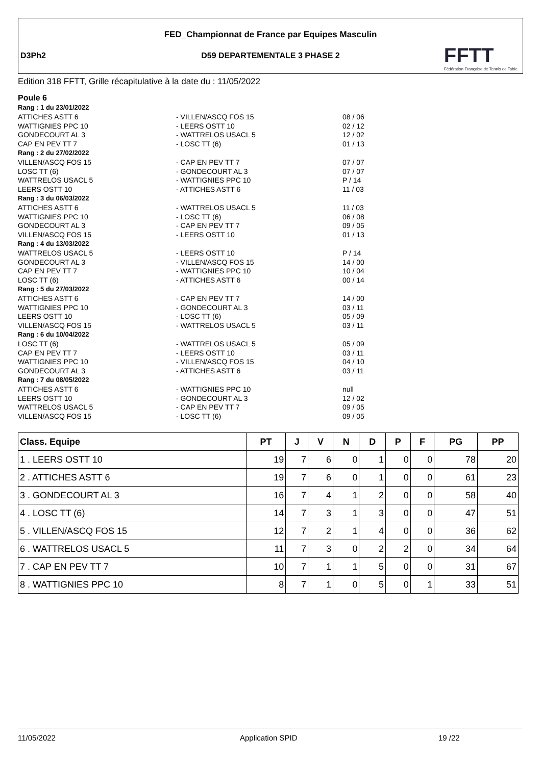FED_Championnat de France par Equipes Masculin
D3Ph2
D59 DEPARTEMENTALE 3 PHASE 2
FFTT
Fédération Française de Tennis de Table
Edition 318 FFTT, Grille récapitulative à la date du : 11/05/2022
Poule 6
Rang : 1 du 23/01/2022
ATTICHES ASTT 6 - VILLEN/ASCQ FOS 15 08 / 06
WATTIGNIES PPC 10 - LEERS OSTT 10 02 / 12
GONDECOURT AL 3 - WATTRELOS USACL 5 12 / 02
CAP EN PEV TT 7 - LOSC TT (6) 01 / 13
Rang : 2 du 27/02/2022
VILLEN/ASCQ FOS 15 - CAP EN PEV TT 7 07 / 07
LOSC TT (6) - GONDECOURT AL 3 07 / 07
WATTRELOS USACL 5 - WATTIGNIES PPC 10 P / 14
LEERS OSTT 10 - ATTICHES ASTT 6 11 / 03
Rang : 3 du 06/03/2022
ATTICHES ASTT 6 - WATTRELOS USACL 5 11 / 03
WATTIGNIES PPC 10 - LOSC TT (6) 06 / 08
GONDECOURT AL 3 - CAP EN PEV TT 7 09 / 05
VILLEN/ASCQ FOS 15 - LEERS OSTT 10 01 / 13
Rang : 4 du 13/03/2022
WATTRELOS USACL 5 - LEERS OSTT 10 P / 14
GONDECOURT AL 3 - VILLEN/ASCQ FOS 15 14 / 00
CAP EN PEV TT 7 - WATTIGNIES PPC 10 10 / 04
LOSC TT (6) - ATTICHES ASTT 6 00 / 14
Rang : 5 du 27/03/2022
ATTICHES ASTT 6 - CAP EN PEV TT 7 14 / 00
WATTIGNIES PPC 10 - GONDECOURT AL 3 03 / 11
LEERS OSTT 10 - LOSC TT (6) 05 / 09
VILLEN/ASCQ FOS 15 - WATTRELOS USACL 5 03 / 11
Rang : 6 du 10/04/2022
LOSC TT (6) - WATTRELOS USACL 5 05 / 09
CAP EN PEV TT 7 - LEERS OSTT 10 03 / 11
WATTIGNIES PPC 10 - VILLEN/ASCQ FOS 15 04 / 10
GONDECOURT AL 3 - ATTICHES ASTT 6 03 / 11
Rang : 7 du 08/05/2022
ATTICHES ASTT 6 - WATTIGNIES PPC 10 null
LEERS OSTT 10 - GONDECOURT AL 3 12 / 02
WATTRELOS USACL 5 - CAP EN PEV TT 7 09 / 05
VILLEN/ASCQ FOS 15 - LOSC TT (6) 09 / 05
| Class. Equipe | PT | J | V | N | D | P | F | PG | PP |
| --- | --- | --- | --- | --- | --- | --- | --- | --- | --- |
| 1 . LEERS OSTT 10 | 19 | 7 | 6 | 0 | 1 | 0 | 0 | 78 | 20 |
| 2 . ATTICHES ASTT 6 | 19 | 7 | 6 | 0 | 1 | 0 | 0 | 61 | 23 |
| 3 . GONDECOURT AL 3 | 16 | 7 | 4 | 1 | 2 | 0 | 0 | 58 | 40 |
| 4 . LOSC TT (6) | 14 | 7 | 3 | 1 | 3 | 0 | 0 | 47 | 51 |
| 5 . VILLEN/ASCQ FOS 15 | 12 | 7 | 2 | 1 | 4 | 0 | 0 | 36 | 62 |
| 6 . WATTRELOS USACL 5 | 11 | 7 | 3 | 0 | 2 | 2 | 0 | 34 | 64 |
| 7 . CAP EN PEV TT 7 | 10 | 7 | 1 | 1 | 5 | 0 | 0 | 31 | 67 |
| 8 . WATTIGNIES PPC 10 | 8 | 7 | 1 | 0 | 5 | 0 | 1 | 33 | 51 |
11/05/2022 Application SPID 19 /22